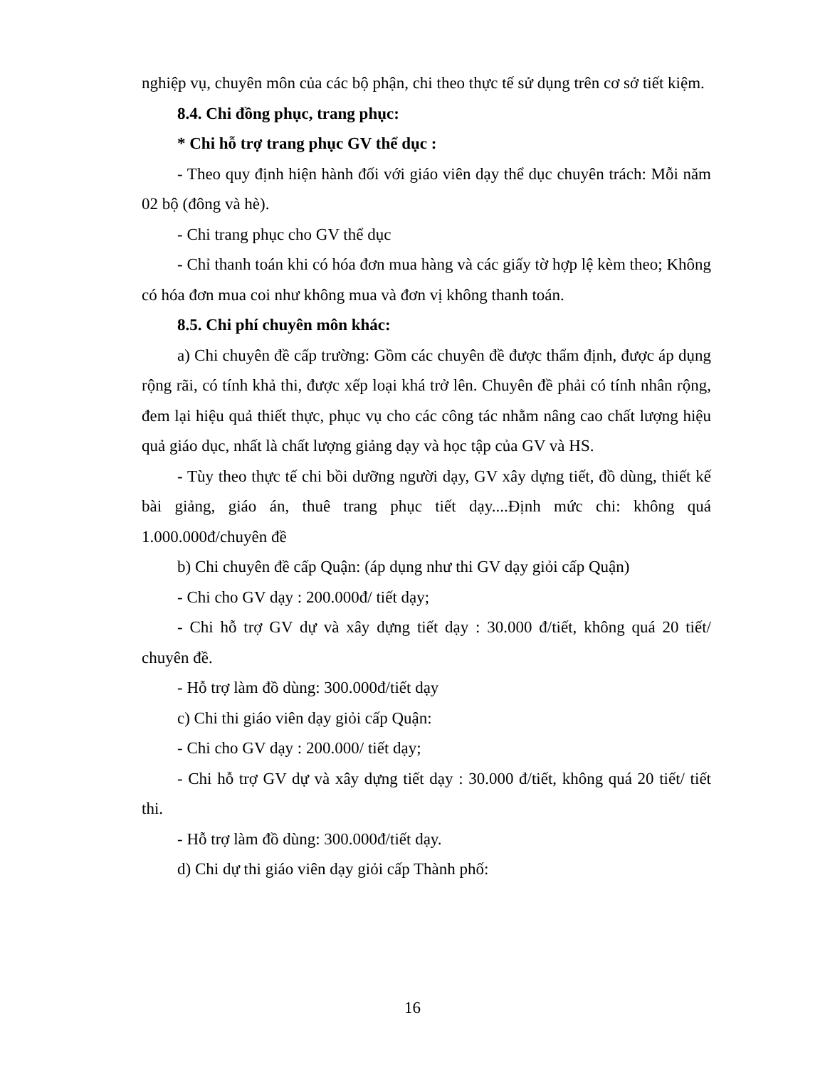nghiệp vụ, chuyên môn của các bộ phận, chi theo thực tế sử dụng trên cơ sở tiết kiệm.
8.4. Chi đồng phục, trang phục:
* Chi hỗ trợ trang phục GV thể dục :
- Theo quy định hiện hành đối với giáo viên dạy thể dục chuyên trách: Mỗi năm 02 bộ (đông và hè).
- Chi trang phục cho GV thể dục
- Chỉ thanh toán khi có hóa đơn mua hàng và các giấy tờ hợp lệ kèm theo; Không có hóa đơn mua coi như không mua và đơn vị không thanh toán.
8.5. Chi phí chuyên môn khác:
a) Chi chuyên đề cấp trường: Gồm các chuyên đề được thẩm định, được áp dụng rộng rãi, có tính khả thi, được xếp loại khá trở lên. Chuyên đề phải có tính nhân rộng, đem lại hiệu quả thiết thực, phục vụ cho các công tác nhằm nâng cao chất lượng hiệu quả giáo dục, nhất là chất lượng giảng dạy và học tập của GV và HS.
- Tùy theo thực tế chi bồi dưỡng người dạy, GV xây dựng tiết, đồ dùng, thiết kế bài giảng, giáo án, thuê trang phục tiết dạy....Định mức chi: không quá 1.000.000đ/chuyên đề
b) Chi chuyên đề cấp Quận: (áp dụng như thi GV dạy giỏi cấp Quận)
- Chi cho GV dạy : 200.000đ/ tiết dạy;
- Chi hỗ trợ GV dự và xây dựng tiết dạy : 30.000 đ/tiết, không quá 20 tiết/ chuyên đề.
- Hỗ trợ làm đồ dùng: 300.000đ/tiết dạy
c) Chi thi giáo viên dạy giỏi cấp Quận:
- Chi cho GV dạy : 200.000/ tiết dạy;
- Chi hỗ trợ GV dự và xây dựng tiết dạy : 30.000 đ/tiết, không quá 20 tiết/ tiết thi.
- Hỗ trợ làm đồ dùng: 300.000đ/tiết dạy.
d) Chi dự thi giáo viên dạy giỏi cấp Thành phố:
16